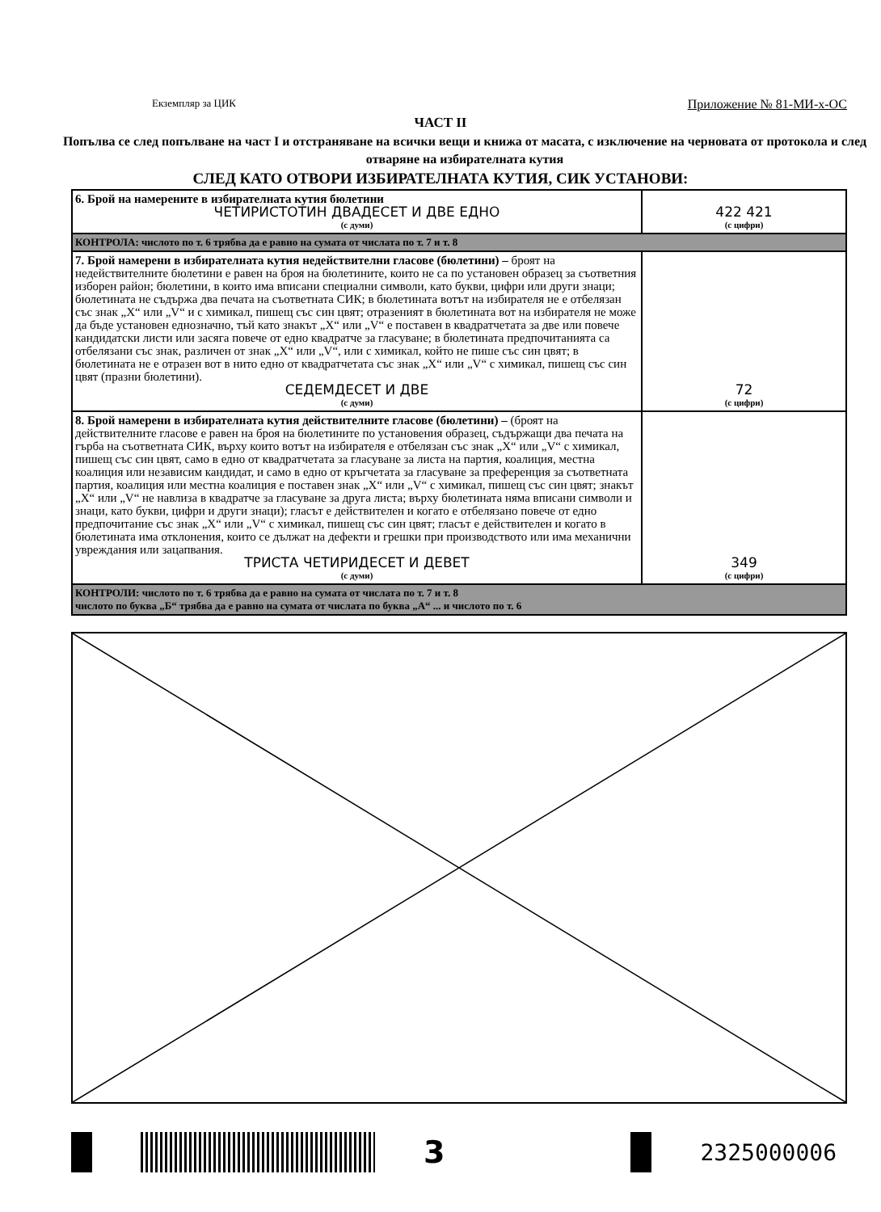Екземпляр за ЦИК Приложение № 81-МИ-х-ОС
ЧАСТ II
Попълва се след попълване на част I и отстраняване на всички вещи и книжа от масата, с изключение на черновата от протокола и след отваряне на избирателната кутия
СЛЕД КАТО ОТВОРИ ИЗБИРАТЕЛНАТА КУТИЯ, СИК УСТАНОВИ:
| 6. Брой на намерените в избирателната кутия бюлетини ЧЕТИРИСТОТИН ДВАДЕСЕТ И ДВЕ ЕДНО (с думи) | 422 421 (с цифри) |
| КОНТРОЛА: числото по т. 6 трябва да е равно на сумата от числата по т. 7 и т. 8 | |
| 7. Брой намерени в избирателната кутия недействителни гласове (бюлетини) – броят на недействителните бюлетини е равен на броя на бюлетините, които не са по установен образец за съответния изборен район; бюлетини, в които има вписани специални символи, като букви, цифри или други знаци; бюлетината не съдържа два печата на съответната СИК; в бюлетината вотът на избирателя не е отбелязан със знак „X“ или „V“ и с химикал, пишещ със син цвят; отразеният в бюлетината вот на избирателя не може да бъде установен еднозначно, тъй като знакът „X“ или „V“ е поставен в квадратчетата за две или повече кандидатски листи или засяга повече от едно квадратче за гласуване; в бюлетината предпочитанията са отбелязани със знак, различен от знак „X“ или „V“, или с химикал, който не пише със син цвят; в бюлетината не е отразен вот в нито едно от квадратчетата със знак „X“ или „V“ с химикал, пишещ със син цвят (празни бюлетини). СЕДЕМДЕСЕТ И ДВЕ (с думи) | 72 (с цифри) |
| 8. Брой намерени в избирателната кутия действителните гласове (бюлетини) – (броят на действителните гласове е равен на броя на бюлетините по установения образец, съдържащи два печата на гърба на съответната СИК, върху които вотът на избирателя е отбелязан със знак „X“ или „V“ с химикал, пишещ със син цвят, само в едно от квадратчетата за гласуване за листа на партия, коалиция, местна коалиция или независим кандидат, и само в едно от кръгчетата за гласуване за преференция за съответната партия, коалиция или местна коалиция е поставен знак „X“ или „V“ с химикал, пишещ със син цвят; знакът „X“ или „V“ не навлиза в квадратче за гласуване за друга листа; върху бюлетината няма вписани символи и знаци, като букви, цифри и други знаци); гласът е действителен и когато е отбелязано повече от едно предпочитание със знак „X“ или „V“ с химикал, пишещ със син цвят; гласът е действителен и когато в бюлетината има отклонения, които се дължат на дефекти и грешки при производството или има механични увреждания или зацапвания. ТРИСТА ЧЕТИРИДЕСЕТ И ДЕВЕТ (с думи) | 349 (с цифри) |
| КОНТРОЛИ: числото по т. 6 трябва да е равно на сумата от числата по т. 7 и т. 8 числото по буква „Б“ трябва да е равно на сумата от числата по буква „А“ ... и числото по т. 6 | |
3
2325000006